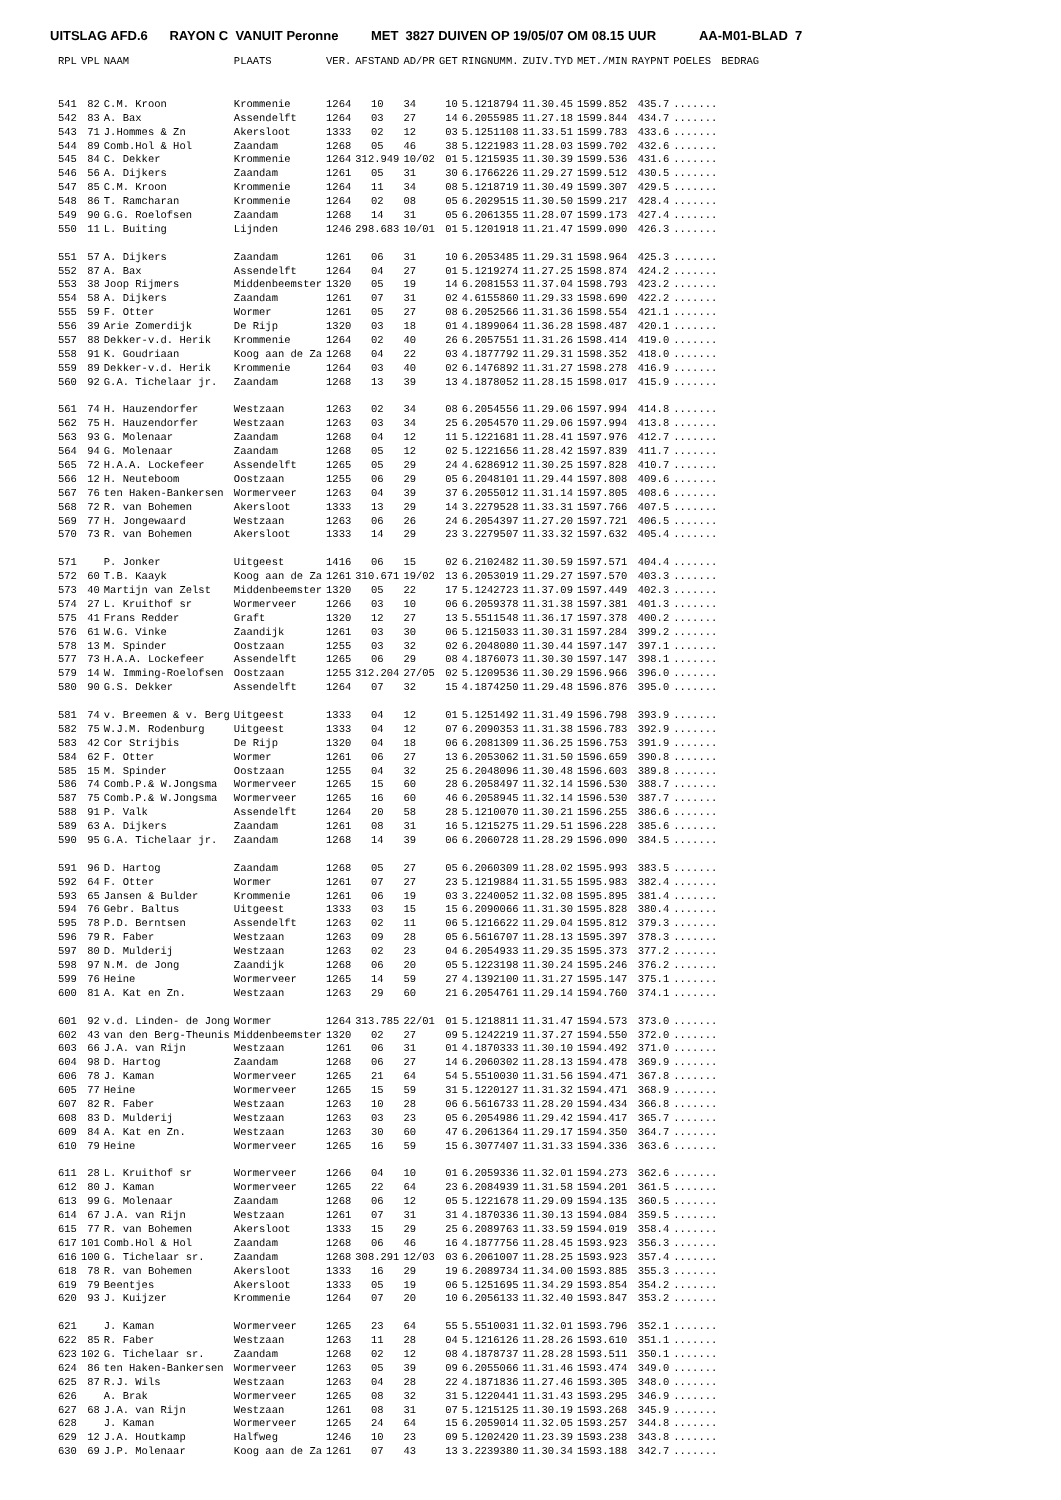UITSLAG AFD.6 RAYON C VANUIT Peronne MET 3827 DUIVEN OP 19/05/07 OM 08.15 UUR AA-M01-BLAD 7
| RPL | VPL | NAAM | PLAATS | VER. | AFSTAND | AD/PR | GET | RINGNUMM. | ZUIV.TYD | MET./MIN | RAYPNT | POELES | BEDRAG |
| --- | --- | --- | --- | --- | --- | --- | --- | --- | --- | --- | --- | --- | --- |
| 541 | 82 | C.M. Kroon | Krommenie | 1264 | 10 | 34 | 10 | 5.1218794 | 11.30.45 | 1599.852 | 435.7 | ....... | |
| 542 | 83 | A. Bax | Assendelft | 1264 | 03 | 27 | 14 | 6.2055985 | 11.27.18 | 1599.844 | 434.7 | ....... | |
| 543 | 71 | J.Hommes & Zn | Akersloot | 1333 | 02 | 12 | 03 | 5.1251108 | 11.33.51 | 1599.783 | 433.6 | ....... | |
| 544 | 89 | Comb.Hol & Hol | Zaandam | 1268 | 05 | 46 | 38 | 5.1221983 | 11.28.03 | 1599.702 | 432.6 | ....... | |
| 545 | 84 | C. Dekker | Krommenie | 1264 | 312.949 | 10/02 | 01 | 5.1215935 | 11.30.39 | 1599.536 | 431.6 | ....... | |
| 546 | 56 | A. Dijkers | Zaandam | 1261 | 05 | 31 | 30 | 6.1766226 | 11.29.27 | 1599.512 | 430.5 | ....... | |
| 547 | 85 | C.M. Kroon | Krommenie | 1264 | 11 | 34 | 08 | 5.1218719 | 11.30.49 | 1599.307 | 429.5 | ....... | |
| 548 | 86 | T. Ramcharan | Krommenie | 1264 | 02 | 08 | 05 | 6.2029515 | 11.30.50 | 1599.217 | 428.4 | ....... | |
| 549 | 90 | G.G. Roelofsen | Zaandam | 1268 | 14 | 31 | 05 | 6.2061355 | 11.28.07 | 1599.173 | 427.4 | ....... | |
| 550 | 11 | L. Buiting | Lijnden | 1246 | 298.683 | 10/01 | 01 | 5.1201918 | 11.21.47 | 1599.090 | 426.3 | ....... | |
| 551 | 57 | A. Dijkers | Zaandam | 1261 | 06 | 31 | 10 | 6.2053485 | 11.29.31 | 1598.964 | 425.3 | ....... | |
| 552 | 87 | A. Bax | Assendelft | 1264 | 04 | 27 | 01 | 5.1219274 | 11.27.25 | 1598.874 | 424.2 | ....... | |
| 553 | 38 | Joop Rijmers | Middenbeemster | 1320 | 05 | 19 | 14 | 6.2081553 | 11.37.04 | 1598.793 | 423.2 | ....... | |
| 554 | 58 | A. Dijkers | Zaandam | 1261 | 07 | 31 | 02 | 4.6155860 | 11.29.33 | 1598.690 | 422.2 | ....... | |
| 555 | 59 | F. Otter | Wormer | 1261 | 05 | 27 | 08 | 6.2052566 | 11.31.36 | 1598.554 | 421.1 | ....... | |
| 556 | 39 | Arie Zomerdijk | De Rijp | 1320 | 03 | 18 | 01 | 4.1899064 | 11.36.28 | 1598.487 | 420.1 | ....... | |
| 557 | 88 | Dekker-v.d. Herik | Krommenie | 1264 | 02 | 40 | 26 | 6.2057551 | 11.31.26 | 1598.414 | 419.0 | ....... | |
| 558 | 91 | K. Goudriaan | Koog aan de Za | 1268 | 04 | 22 | 03 | 4.1877792 | 11.29.31 | 1598.352 | 418.0 | ....... | |
| 559 | 89 | Dekker-v.d. Herik | Krommenie | 1264 | 03 | 40 | 02 | 6.1476892 | 11.31.27 | 1598.278 | 416.9 | ....... | |
| 560 | 92 | G.A. Tichelaar jr. | Zaandam | 1268 | 13 | 39 | 13 | 4.1878052 | 11.28.15 | 1598.017 | 415.9 | ....... | |
| 561 | 74 | H. Hauzendorfer | Westzaan | 1263 | 02 | 34 | 08 | 6.2054556 | 11.29.06 | 1597.994 | 414.8 | ....... | |
| 562 | 75 | H. Hauzendorfer | Westzaan | 1263 | 03 | 34 | 25 | 6.2054570 | 11.29.06 | 1597.994 | 413.8 | ....... | |
| 563 | 93 | G. Molenaar | Zaandam | 1268 | 04 | 12 | 11 | 5.1221681 | 11.28.41 | 1597.976 | 412.7 | ....... | |
| 564 | 94 | G. Molenaar | Zaandam | 1268 | 05 | 12 | 02 | 5.1221656 | 11.28.42 | 1597.839 | 411.7 | ....... | |
| 565 | 72 | H.A.A. Lockefeer | Assendelft | 1265 | 05 | 29 | 24 | 4.6286912 | 11.30.25 | 1597.828 | 410.7 | ....... | |
| 566 | 12 | H. Neuteboom | Oostzaan | 1255 | 06 | 29 | 05 | 6.2048101 | 11.29.44 | 1597.808 | 409.6 | ....... | |
| 567 | 76 | ten Haken-Bankersen | Wormerveer | 1263 | 04 | 39 | 37 | 6.2055012 | 11.31.14 | 1597.805 | 408.6 | ....... | |
| 568 | 72 | R. van Bohemen | Akersloot | 1333 | 13 | 29 | 14 | 3.2279528 | 11.33.31 | 1597.766 | 407.5 | ....... | |
| 569 | 77 | H. Jongewaard | Westzaan | 1263 | 06 | 26 | 24 | 6.2054397 | 11.27.20 | 1597.721 | 406.5 | ....... | |
| 570 | 73 | R. van Bohemen | Akersloot | 1333 | 14 | 29 | 23 | 3.2279507 | 11.33.32 | 1597.632 | 405.4 | ....... | |
| 571 | | P. Jonker | Uitgeest | 1416 | 06 | 15 | 02 | 6.2102482 | 11.30.59 | 1597.571 | 404.4 | ....... | |
| 572 | 60 | T.B. Kaayk | Koog aan de Za | 1261 | 310.671 | 19/02 | 13 | 6.2053019 | 11.29.27 | 1597.570 | 403.3 | ....... | |
| 573 | 40 | Martijn van Zelst | Middenbeemster | 1320 | 05 | 22 | 17 | 5.1242723 | 11.37.09 | 1597.449 | 402.3 | ....... | |
| 574 | 27 | L. Kruithof sr | Wormerveer | 1266 | 03 | 10 | 06 | 6.2059378 | 11.31.38 | 1597.381 | 401.3 | ....... | |
| 575 | 41 | Frans Redder | Graft | 1320 | 12 | 27 | 13 | 5.5511548 | 11.36.17 | 1597.378 | 400.2 | ....... | |
| 576 | 61 | W.G. Vinke | Zaandijk | 1261 | 03 | 30 | 06 | 5.1215033 | 11.30.31 | 1597.284 | 399.2 | ....... | |
| 578 | 13 | M. Spinder | Oostzaan | 1255 | 03 | 32 | 02 | 6.2048080 | 11.30.44 | 1597.147 | 397.1 | ....... | |
| 577 | 73 | H.A.A. Lockefeer | Assendelft | 1265 | 06 | 29 | 08 | 4.1876073 | 11.30.30 | 1597.147 | 398.1 | ....... | |
| 579 | 14 | W. Imming-Roelofsen | Oostzaan | 1255 | 312.204 | 27/05 | 02 | 5.1209536 | 11.30.29 | 1596.966 | 396.0 | ....... | |
| 580 | 90 | G.S. Dekker | Assendelft | 1264 | 07 | 32 | 15 | 4.1874250 | 11.29.48 | 1596.876 | 395.0 | ....... | |
| 581 | 74 | v. Breemen & v. Berg | Uitgeest | 1333 | 04 | 12 | 01 | 5.1251492 | 11.31.49 | 1596.798 | 393.9 | ....... | |
| 582 | 75 | W.J.M. Rodenburg | Uitgeest | 1333 | 04 | 12 | 07 | 6.2090353 | 11.31.38 | 1596.783 | 392.9 | ....... | |
| 583 | 42 | Cor Strijbis | De Rijp | 1320 | 04 | 18 | 06 | 6.2081309 | 11.36.25 | 1596.753 | 391.9 | ....... | |
| 584 | 62 | F. Otter | Wormer | 1261 | 06 | 27 | 13 | 6.2053062 | 11.31.50 | 1596.659 | 390.8 | ....... | |
| 585 | 15 | M. Spinder | Oostzaan | 1255 | 04 | 32 | 25 | 6.2048096 | 11.30.48 | 1596.603 | 389.8 | ....... | |
| 586 | 74 | Comb.P.& W.Jongsma | Wormerveer | 1265 | 15 | 60 | 28 | 6.2058497 | 11.32.14 | 1596.530 | 388.7 | ....... | |
| 587 | 75 | Comb.P.& W.Jongsma | Wormerveer | 1265 | 16 | 60 | 46 | 6.2058945 | 11.32.14 | 1596.530 | 387.7 | ....... | |
| 588 | 91 | P. Valk | Assendelft | 1264 | 20 | 58 | 28 | 5.1210070 | 11.30.21 | 1596.255 | 386.6 | ....... | |
| 589 | 63 | A. Dijkers | Zaandam | 1261 | 08 | 31 | 16 | 5.1215275 | 11.29.51 | 1596.228 | 385.6 | ....... | |
| 590 | 95 | G.A. Tichelaar jr. | Zaandam | 1268 | 14 | 39 | 06 | 6.2060728 | 11.28.29 | 1596.090 | 384.5 | ....... | |
| 591 | 96 | D. Hartog | Zaandam | 1268 | 05 | 27 | 05 | 6.2060309 | 11.28.02 | 1595.993 | 383.5 | ....... | |
| 592 | 64 | F. Otter | Wormer | 1261 | 07 | 27 | 23 | 5.1219884 | 11.31.55 | 1595.983 | 382.4 | ....... | |
| 593 | 65 | Jansen & Bulder | Krommenie | 1261 | 06 | 19 | 03 | 3.2240052 | 11.32.08 | 1595.895 | 381.4 | ....... | |
| 594 | 76 | Gebr. Baltus | Uitgeest | 1333 | 03 | 15 | 15 | 6.2090066 | 11.31.30 | 1595.828 | 380.4 | ....... | |
| 595 | 78 | P.D. Berntsen | Assendelft | 1263 | 02 | 11 | 06 | 5.1216622 | 11.29.04 | 1595.812 | 379.3 | ....... | |
| 596 | 79 | R. Faber | Westzaan | 1263 | 09 | 28 | 05 | 6.5616707 | 11.28.13 | 1595.397 | 378.3 | ....... | |
| 597 | 80 | D. Mulderij | Westzaan | 1263 | 02 | 23 | 04 | 6.2054933 | 11.29.35 | 1595.373 | 377.2 | ....... | |
| 598 | 97 | N.M. de Jong | Zaandijk | 1268 | 06 | 20 | 05 | 5.1223198 | 11.30.24 | 1595.246 | 376.2 | ....... | |
| 599 | 76 | Heine | Wormerveer | 1265 | 14 | 59 | 27 | 4.1392100 | 11.31.27 | 1595.147 | 375.1 | ....... | |
| 600 | 81 | A. Kat en Zn. | Westzaan | 1263 | 29 | 60 | 21 | 6.2054761 | 11.29.14 | 1594.760 | 374.1 | ....... | |
| 601 | 92 | v.d. Linden- de Jong | Wormer | 1264 | 313.785 | 22/01 | 01 | 5.1218811 | 11.31.47 | 1594.573 | 373.0 | ....... | |
| 602 | 43 | van den Berg-Theunis | Middenbeemster | 1320 | 02 | 27 | 09 | 5.1242219 | 11.37.27 | 1594.550 | 372.0 | ....... | |
| 603 | 66 | J.A. van Rijn | Westzaan | 1261 | 06 | 31 | 01 | 4.1870333 | 11.30.10 | 1594.492 | 371.0 | ....... | |
| 604 | 98 | D. Hartog | Zaandam | 1268 | 06 | 27 | 14 | 6.2060302 | 11.28.13 | 1594.478 | 369.9 | ....... | |
| 606 | 78 | J. Kaman | Wormerveer | 1265 | 21 | 64 | 54 | 5.5510030 | 11.31.56 | 1594.471 | 367.8 | ....... | |
| 605 | 77 | Heine | Wormerveer | 1265 | 15 | 59 | 31 | 5.1220127 | 11.31.32 | 1594.471 | 368.9 | ....... | |
| 607 | 82 | R. Faber | Westzaan | 1263 | 10 | 28 | 06 | 6.5616733 | 11.28.20 | 1594.434 | 366.8 | ....... | |
| 608 | 83 | D. Mulderij | Westzaan | 1263 | 03 | 23 | 05 | 6.2054986 | 11.29.42 | 1594.417 | 365.7 | ....... | |
| 609 | 84 | A. Kat en Zn. | Westzaan | 1263 | 30 | 60 | 47 | 6.2061364 | 11.29.17 | 1594.350 | 364.7 | ....... | |
| 610 | 79 | Heine | Wormerveer | 1265 | 16 | 59 | 15 | 6.3077407 | 11.31.33 | 1594.336 | 363.6 | ....... | |
| 611 | 28 | L. Kruithof sr | Wormerveer | 1266 | 04 | 10 | 01 | 6.2059336 | 11.32.01 | 1594.273 | 362.6 | ....... | |
| 612 | 80 | J. Kaman | Wormerveer | 1265 | 22 | 64 | 23 | 6.2084939 | 11.31.58 | 1594.201 | 361.5 | ....... | |
| 613 | 99 | G. Molenaar | Zaandam | 1268 | 06 | 12 | 05 | 5.1221678 | 11.29.09 | 1594.135 | 360.5 | ....... | |
| 614 | 67 | J.A. van Rijn | Westzaan | 1261 | 07 | 31 | 31 | 4.1870336 | 11.30.13 | 1594.084 | 359.5 | ....... | |
| 615 | 77 | R. van Bohemen | Akersloot | 1333 | 15 | 29 | 25 | 6.2089763 | 11.33.59 | 1594.019 | 358.4 | ....... | |
| 617 | 101 | Comb.Hol & Hol | Zaandam | 1268 | 06 | 46 | 16 | 4.1877756 | 11.28.45 | 1593.923 | 356.3 | ....... | |
| 616 | 100 | G. Tichelaar sr. | Zaandam | 1268 | 308.291 | 12/03 | 03 | 6.2061007 | 11.28.25 | 1593.923 | 357.4 | ....... | |
| 618 | 78 | R. van Bohemen | Akersloot | 1333 | 16 | 29 | 19 | 6.2089734 | 11.34.00 | 1593.885 | 355.3 | ....... | |
| 619 | 79 | Beentjes | Akersloot | 1333 | 05 | 19 | 06 | 5.1251695 | 11.34.29 | 1593.854 | 354.2 | ....... | |
| 620 | 93 | J. Kuijzer | Krommenie | 1264 | 07 | 20 | 10 | 6.2056133 | 11.32.40 | 1593.847 | 353.2 | ....... | |
| 621 | | J. Kaman | Wormerveer | 1265 | 23 | 64 | 55 | 5.5510031 | 11.32.01 | 1593.796 | 352.1 | ....... | |
| 622 | 85 | R. Faber | Westzaan | 1263 | 11 | 28 | 04 | 5.1216126 | 11.28.26 | 1593.610 | 351.1 | ....... | |
| 623 | 102 | G. Tichelaar sr. | Zaandam | 1268 | 02 | 12 | 08 | 4.1878737 | 11.28.28 | 1593.511 | 350.1 | ....... | |
| 624 | 86 | ten Haken-Bankersen | Wormerveer | 1263 | 05 | 39 | 09 | 6.2055066 | 11.31.46 | 1593.474 | 349.0 | ....... | |
| 625 | 87 | R.J. Wils | Westzaan | 1263 | 04 | 28 | 22 | 4.1871836 | 11.27.46 | 1593.305 | 348.0 | ....... | |
| 626 | | A. Brak | Wormerveer | 1265 | 08 | 32 | 31 | 5.1220441 | 11.31.43 | 1593.295 | 346.9 | ....... | |
| 627 | 68 | J.A. van Rijn | Westzaan | 1261 | 08 | 31 | 07 | 5.1215125 | 11.30.19 | 1593.268 | 345.9 | ....... | |
| 628 | | J. Kaman | Wormerveer | 1265 | 24 | 64 | 15 | 6.2059014 | 11.32.05 | 1593.257 | 344.8 | ....... | |
| 629 | 12 | J.A. Houtkamp | Halfweg | 1246 | 10 | 23 | 09 | 5.1202420 | 11.23.39 | 1593.238 | 343.8 | ....... | |
| 630 | 69 | J.P. Molenaar | Koog aan de Za | 1261 | 07 | 43 | 13 | 3.2239380 | 11.30.34 | 1593.188 | 342.7 | ....... | |